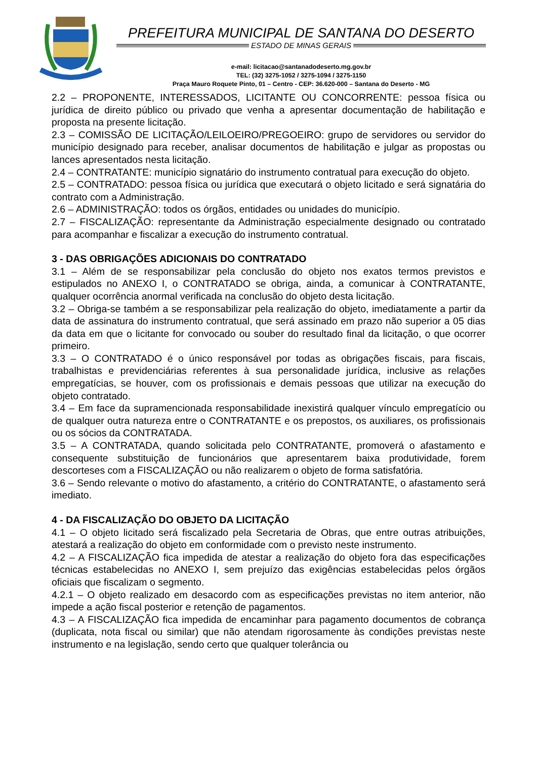PREFEITURA MUNICIPAL DE SANTANA DO DESERTO
ESTADO DE MINAS GERAIS
e-mail: licitacao@santanadodeserto.mg.gov.br
TEL: (32) 3275-1052 / 3275-1094 / 3275-1150
Praça Mauro Roquete Pinto, 01 – Centro - CEP: 36.620-000 – Santana do Deserto - MG
2.2 – PROPONENTE, INTERESSADOS, LICITANTE OU CONCORRENTE: pessoa física ou jurídica de direito público ou privado que venha a apresentar documentação de habilitação e proposta na presente licitação.
2.3 – COMISSÃO DE LICITAÇÃO/LEILOEIRO/PREGOEIRO: grupo de servidores ou servidor do município designado para receber, analisar documentos de habilitação e julgar as propostas ou lances apresentados nesta licitação.
2.4 – CONTRATANTE: município signatário do instrumento contratual para execução do objeto.
2.5 – CONTRATADO: pessoa física ou jurídica que executará o objeto licitado e será signatária do contrato com a Administração.
2.6 – ADMINISTRAÇÃO: todos os órgãos, entidades ou unidades do município.
2.7 – FISCALIZAÇÃO: representante da Administração especialmente designado ou contratado para acompanhar e fiscalizar a execução do instrumento contratual.
3 - DAS OBRIGAÇÕES ADICIONAIS DO CONTRATADO
3.1 – Além de se responsabilizar pela conclusão do objeto nos exatos termos previstos e estipulados no ANEXO I, o CONTRATADO se obriga, ainda, a comunicar à CONTRATANTE, qualquer ocorrência anormal verificada na conclusão do objeto desta licitação.
3.2 – Obriga-se também a se responsabilizar pela realização do objeto, imediatamente a partir da data de assinatura do instrumento contratual, que será assinado em prazo não superior a 05 dias da data em que o licitante for convocado ou souber do resultado final da licitação, o que ocorrer primeiro.
3.3 – O CONTRATADO é o único responsável por todas as obrigações fiscais, para fiscais, trabalhistas e previdenciárias referentes à sua personalidade jurídica, inclusive as relações empregatícias, se houver, com os profissionais e demais pessoas que utilizar na execução do objeto contratado.
3.4 – Em face da supramencionada responsabilidade inexistirá qualquer vínculo empregatício ou de qualquer outra natureza entre o CONTRATANTE e os prepostos, os auxiliares, os profissionais ou os sócios da CONTRATADA.
3.5 – A CONTRATADA, quando solicitada pelo CONTRATANTE, promoverá o afastamento e consequente substituição de funcionários que apresentarem baixa produtividade, forem descorteses com a FISCALIZAÇÃO ou não realizarem o objeto de forma satisfatória.
3.6 – Sendo relevante o motivo do afastamento, a critério do CONTRATANTE, o afastamento será imediato.
4 - DA FISCALIZAÇÃO DO OBJETO DA LICITAÇÃO
4.1 – O objeto licitado será fiscalizado pela Secretaria de Obras, que entre outras atribuições, atestará a realização do objeto em conformidade com o previsto neste instrumento.
4.2 – A FISCALIZAÇÃO fica impedida de atestar a realização do objeto fora das especificações técnicas estabelecidas no ANEXO I, sem prejuízo das exigências estabelecidas pelos órgãos oficiais que fiscalizam o segmento.
4.2.1 – O objeto realizado em desacordo com as especificações previstas no item anterior, não impede a ação fiscal posterior e retenção de pagamentos.
4.3 – A FISCALIZAÇÃO fica impedida de encaminhar para pagamento documentos de cobrança (duplicata, nota fiscal ou similar) que não atendam rigorosamente às condições previstas neste instrumento e na legislação, sendo certo que qualquer tolerância ou